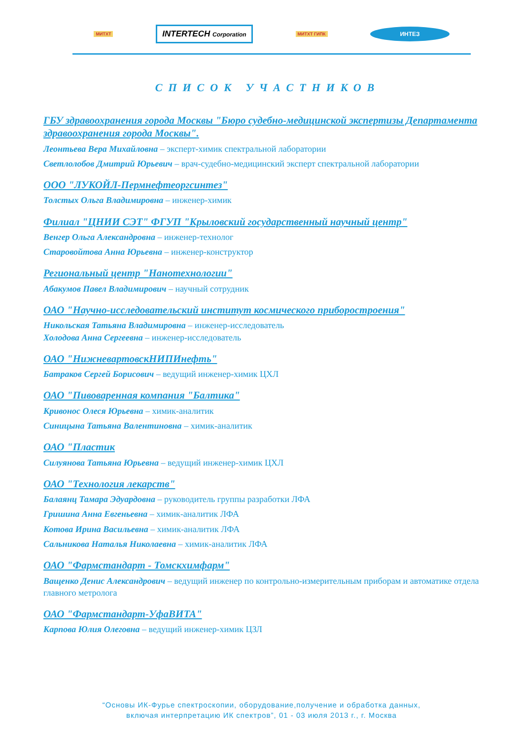МИТХТ INTERTECH Corporation МИТХТ ГИПК ИНТЕЗ
СПИСОК УЧАСТНИКОВ
ГБУ здравоохранения города Москвы "Бюро судебно-медицинской экспертизы Департамента здравоохранения города Москвы".
Леонтьева Вера Михайловна – эксперт-химик спектральной лаборатории
Светлолобов Дмитрий Юрьевич – врач-судебно-медицинский эксперт спектральной лаборатории
ООО "ЛУКОЙЛ-Пермнефтеоргсинтез"
Толстых Ольга Владимировна – инженер-химик
Филиал "ЦНИИ СЭТ" ФГУП "Крыловский государственный научный центр"
Венгер Ольга Александровна – инженер-технолог
Старовойтова Анна Юрьевна – инженер-конструктор
Региональный центр "Нанотехнологии"
Абакумов Павел Владимирович – научный сотрудник
ОАО "Научно-исследовательский институт космического приборостроения"
Никольская Татьяна Владимировна – инженер-исследователь
Холодова Анна Сергеевна – инженер-исследователь
ОАО "НижневартовскНИПИнефть"
Батраков Сергей Борисович – ведущий инженер-химик ЦХЛ
ОАО "Пивоваренная компания "Балтика"
Кривонос Олеся Юрьевна – химик-аналитик
Синицына Татьяна Валентиновна – химик-аналитик
ОАО "Пластик
Силуянова Татьяна Юрьевна – ведущий инженер-химик ЦХЛ
ОАО "Технология лекарств"
Балаянц Тамара Эдуардовна – руководитель группы разработки ЛФА
Гришина Анна Евгеньевна – химик-аналитик ЛФА
Котова Ирина Васильевна – химик-аналитик ЛФА
Сальникова Наталья Николаевна – химик-аналитик ЛФА
ОАО "Фармстандарт - Томскхимфарм"
Ващенко Денис Александрович – ведущий инженер по контрольно-измерительным приборам и автоматике отдела главного метролога
ОАО "Фармстандарт-УфаВИТА"
Карпова Юлия Олеговна – ведущий инженер-химик ЦЗЛ
“Основы ИК-Фурье спектроскопии, оборудование,получение и обработка данных,
включая интерпретацию ИК спектров”, 01 - 03 июля 2013 г., г. Москва